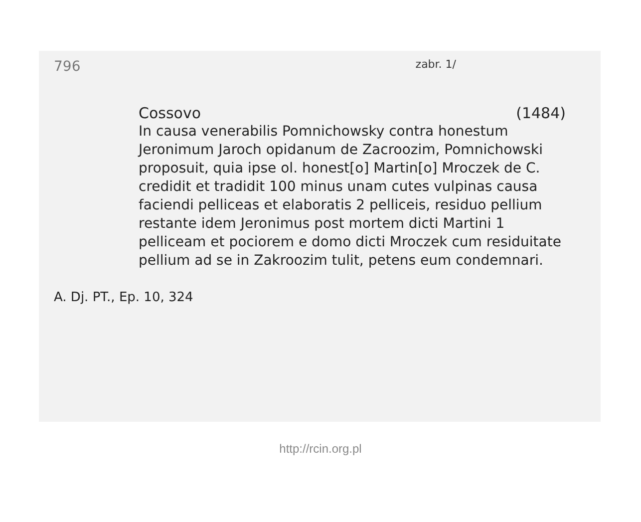796 zabr. 1/
Cossovo (1484)
In causa venerabilis Pomnichowsky contra honestum Jeronimum Jaroch opidanum de Zacroozim, Pomnichowski proposuit, quia ipse ol. honest[o] Martin[o] Mroczek de C. credidit et tradidit 100 minus unam cutes vulpinas causa faciendi pelliceas et elaboratis 2 pelliceis, residuo pellium restante idem Jeronimus post mortem dicti Martini 1 pelliceam et pociorem e domo dicti Mroczek cum residuitate pellium ad se in Zakroozim tulit, petens eum condemnari.
A. Dj. PT., Ep. 10, 324
http://rcin.org.pl